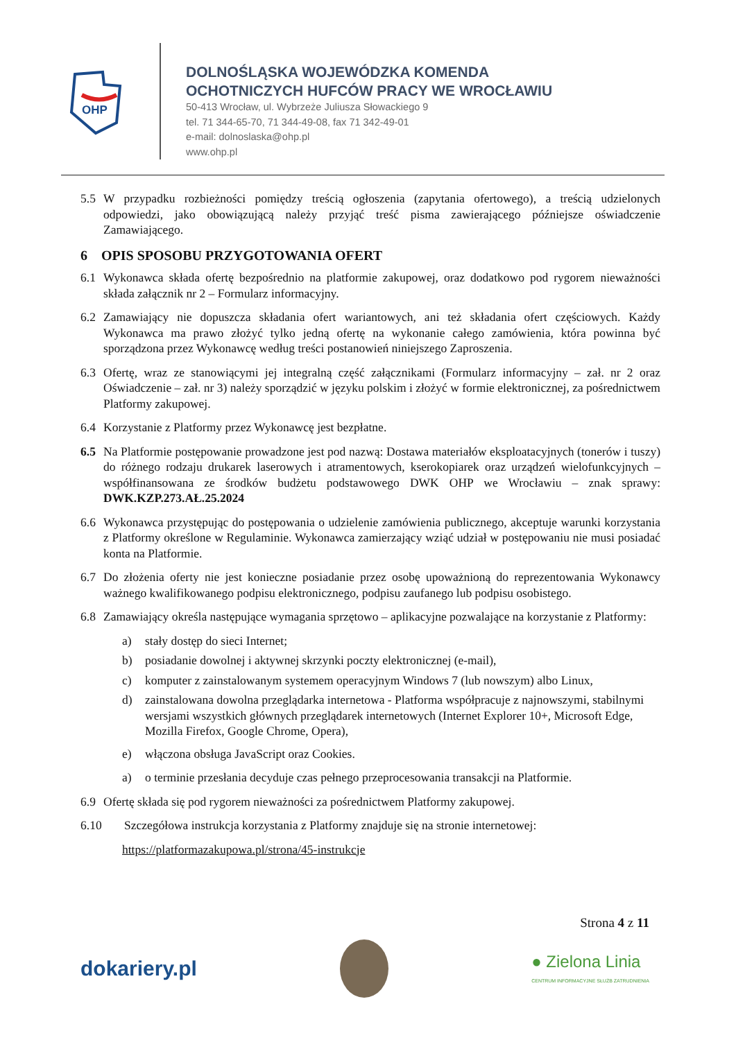OHP
DOLNOŚLĄSKA WOJEWÓDZKA KOMENDA
OCHOTNICZYCH HUFCÓW PRACY WE WROCŁAWIU
50-413 Wrocław, ul. Wybrzeże Juliusza Słowackiego 9
tel. 71 344-65-70, 71 344-49-08, fax 71 342-49-01
e-mail: dolnoslaska@ohp.pl
www.ohp.pl
5.5 W przypadku rozbieżności pomiędzy treścią ogłoszenia (zapytania ofertowego), a treścią udzielonych odpowiedzi, jako obowiązującą należy przyjąć treść pisma zawierającego późniejsze oświadczenie Zamawiającego.
6 OPIS SPOSOBU PRZYGOTOWANIA OFERT
6.1 Wykonawca składa ofertę bezpośrednio na platformie zakupowej, oraz dodatkowo pod rygorem nieważności składa załącznik nr 2 – Formularz informacyjny.
6.2 Zamawiający nie dopuszcza składania ofert wariantowych, ani też składania ofert częściowych. Każdy Wykonawca ma prawo złożyć tylko jedną ofertę na wykonanie całego zamówienia, która powinna być sporządzona przez Wykonawcę według treści postanowień niniejszego Zaproszenia.
6.3 Ofertę, wraz ze stanowiącymi jej integralną część załącznikami (Formularz informacyjny – zał. nr 2 oraz Oświadczenie – zał. nr 3) należy sporządzić w języku polskim i złożyć w formie elektronicznej, za pośrednictwem Platformy zakupowej.
6.4 Korzystanie z Platformy przez Wykonawcę jest bezpłatne.
6.5 Na Platformie postępowanie prowadzone jest pod nazwą: Dostawa materiałów eksploatacyjnych (tonerów i tuszy) do różnego rodzaju drukarek laserowych i atramentowych, kserokopiarek oraz urządzeń wielofunkcyjnych – współfinansowana ze środków budżetu podstawowego DWK OHP we Wrocławiu – znak sprawy: DWK.KZP.273.AŁ.25.2024
6.6 Wykonawca przystępując do postępowania o udzielenie zamówienia publicznego, akceptuje warunki korzystania z Platformy określone w Regulaminie. Wykonawca zamierzający wziąć udział w postępowaniu nie musi posiadać konta na Platformie.
6.7 Do złożenia oferty nie jest konieczne posiadanie przez osobę upoważnioną do reprezentowania Wykonawcy ważnego kwalifikowanego podpisu elektronicznego, podpisu zaufanego lub podpisu osobistego.
6.8 Zamawiający określa następujące wymagania sprzętowo – aplikacyjne pozwalające na korzystanie z Platformy:
a) stały dostęp do sieci Internet;
b) posiadanie dowolnej i aktywnej skrzynki poczty elektronicznej (e-mail),
c) komputer z zainstalowanym systemem operacyjnym Windows 7 (lub nowszym) albo Linux,
d) zainstalowana dowolna przeglądarka internetowa - Platforma współpracuje z najnowszymi, stabilnymi wersjami wszystkich głównych przeglądarek internetowych (Internet Explorer 10+, Microsoft Edge, Mozilla Firefox, Google Chrome, Opera),
e) włączona obsługa JavaScript oraz Cookies.
a) o terminie przesłania decyduje czas pełnego przeprocesowania transakcji na Platformie.
6.9 Ofertę składa się pod rygorem nieważności za pośrednictwem Platformy zakupowej.
6.10 Szczegółowa instrukcja korzystania z Platformy znajduje się na stronie internetowej:
https://platformazakupowa.pl/strona/45-instrukcje
Strona 4 z 11
dokariery.pl ● Zielona Linia
CENTRUM INFORMACYJNE SŁUŻB ZATRUDNIENIA